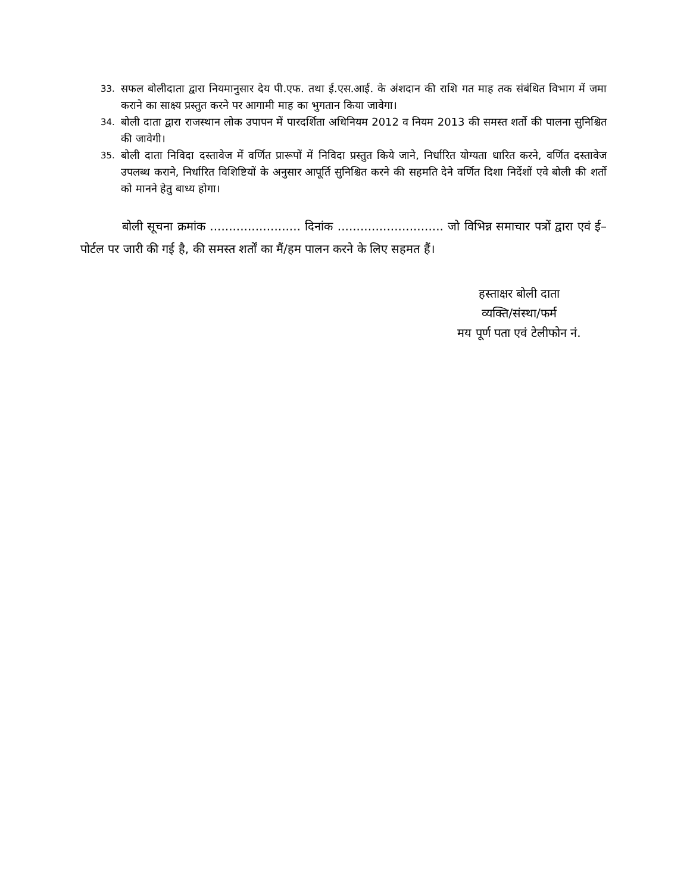33. सफल बोलीदाता द्वारा नियमानुसार देय पी.एफ. तथा ई.एस.आई. के अंशदान की राशि गत माह तक संबंधित विभाग में जमा कराने का साक्ष्य प्रस्तुत करने पर आगामी माह का भुगतान किया जावेगा।
34. बोली दाता द्वारा राजस्थान लोक उपापन में पारदर्शिता अधिनियम 2012 व नियम 2013 की समस्त शर्तो की पालना सुनिश्चित की जावेगी।
35. बोली दाता निविदा दस्तावेज में वर्णित प्रारूपों में निविदा प्रस्तुत किये जाने, निर्धारित योग्यता धारित करने, वर्णित दस्तावेज उपलब्ध कराने, निर्धारित विशिष्टियों के अनुसार आपूर्ति सुनिश्चित करने की सहमति देने वर्णित दिशा निर्देशों एवे बोली की शर्तो को मानने हेतु बाध्य होगा।
बोली सूचना क्रमांक ........................ दिनांक ............................ जो विभिन्न समाचार पत्रों द्वारा एवं ई–पोर्टल पर जारी की गई है, की समस्त शर्तों का मैं/हम पालन करने के लिए सहमत हैं।
हस्ताक्षर बोली दाता
व्यक्ति/संस्था/फर्म
मय पूर्ण पता एवं टेलीफोन नं.